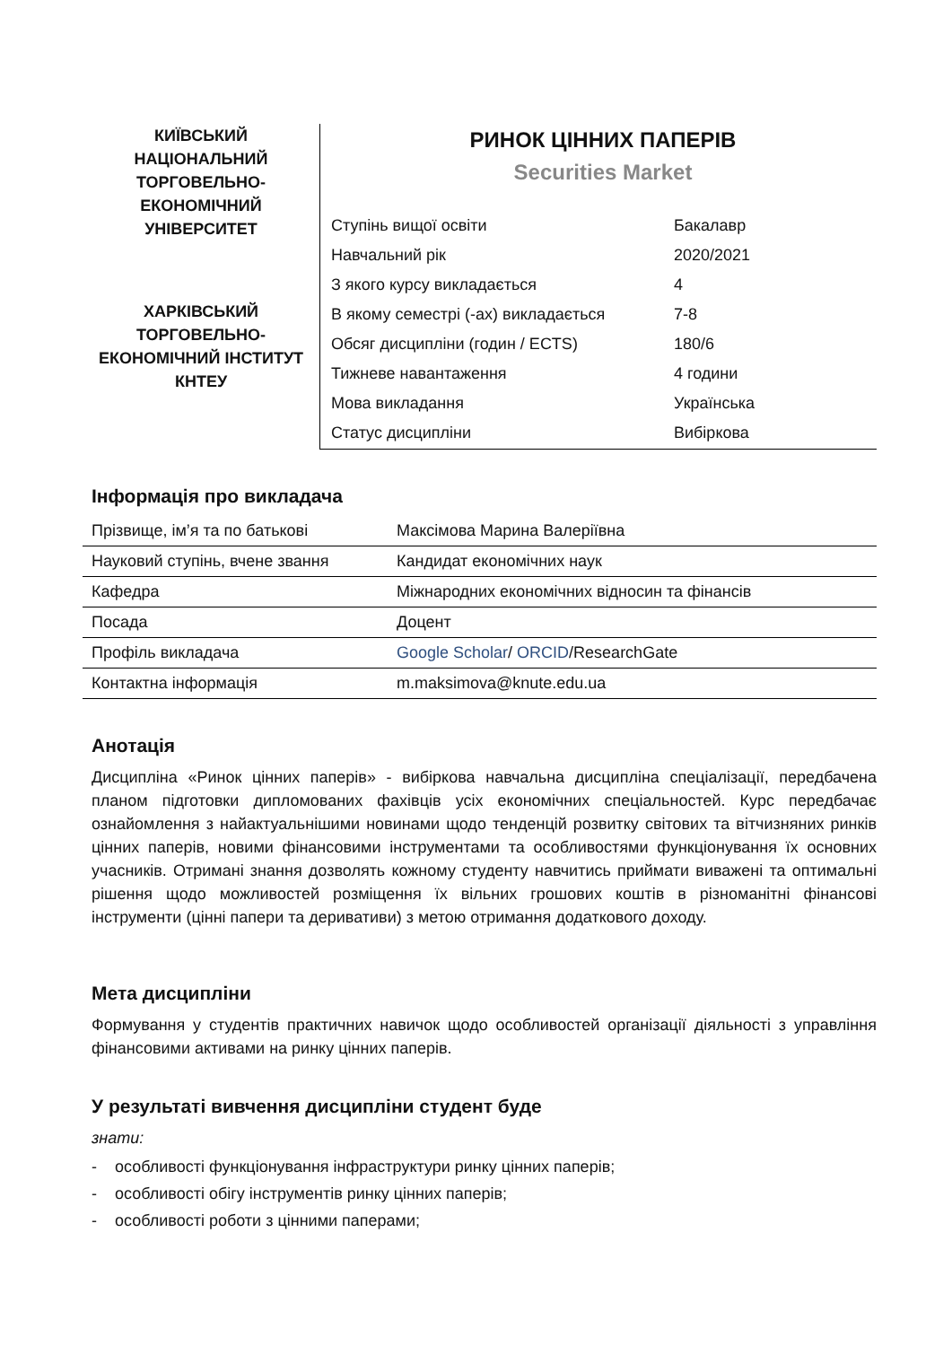КИЇВСЬКИЙ
НАЦІОНАЛЬНИЙ
ТОРГОВЕЛЬНО-
ЕКОНОМІЧНИЙ
УНІВЕРСИТЕТ
ХАРКІВСЬКИЙ
ТОРГОВЕЛЬНО-
ЕКОНОМІЧНИЙ ІНСТИТУТ
КНТЕУ
РИНОК ЦІННИХ ПАПЕРІВ
Securities Market
| Ступінь вищої освіти | Бакалавр |
| Навчальний рік | 2020/2021 |
| З якого курсу викладається | 4 |
| В якому семестрі (-ах) викладається | 7-8 |
| Обсяг дисципліни (годин / ECTS) | 180/6 |
| Тижневе навантаження | 4 години |
| Мова викладання | Українська |
| Статус дисципліни | Вибіркова |
Інформація про викладача
| Прізвище, ім’я та по батькові | Максімова Марина Валеріївна |
| Науковий ступінь, вчене звання | Кандидат економічних наук |
| Кафедра | Міжнародних економічних відносин та фінансів |
| Посада | Доцент |
| Профіль викладача | Google Scholar / ORCID /ResearchGate |
| Контактна інформація | m.maksimova@knute.edu.ua |
Анотація
Дисципліна «Ринок цінних паперів» - вибіркова навчальна дисципліна спеціалізації, передбачена планом підготовки дипломованих фахівців усіх економічних спеціальностей. Курс передбачає ознайомлення з найактуальнішими новинами щодо тенденцій розвитку світових та вітчизняних ринків цінних паперів, новими фінансовими інструментами та особливостями функціонування їх основних учасників. Отримані знання дозволять кожному студенту навчитись приймати виважені та оптимальні рішення щодо можливостей розміщення їх вільних грошових коштів в різноманітні фінансові інструменти (цінні папери та деривативи) з метою отримання додаткового доходу.
Мета дисципліни
Формування у студентів практичних навичок щодо особливостей організації діяльності з управління фінансовими активами на ринку цінних паперів.
У результаті вивчення дисципліни студент буде
знати:
- особливості функціонування інфраструктури ринку цінних паперів;
- особливості обігу інструментів ринку цінних паперів;
- особливості роботи з цінними паперами;